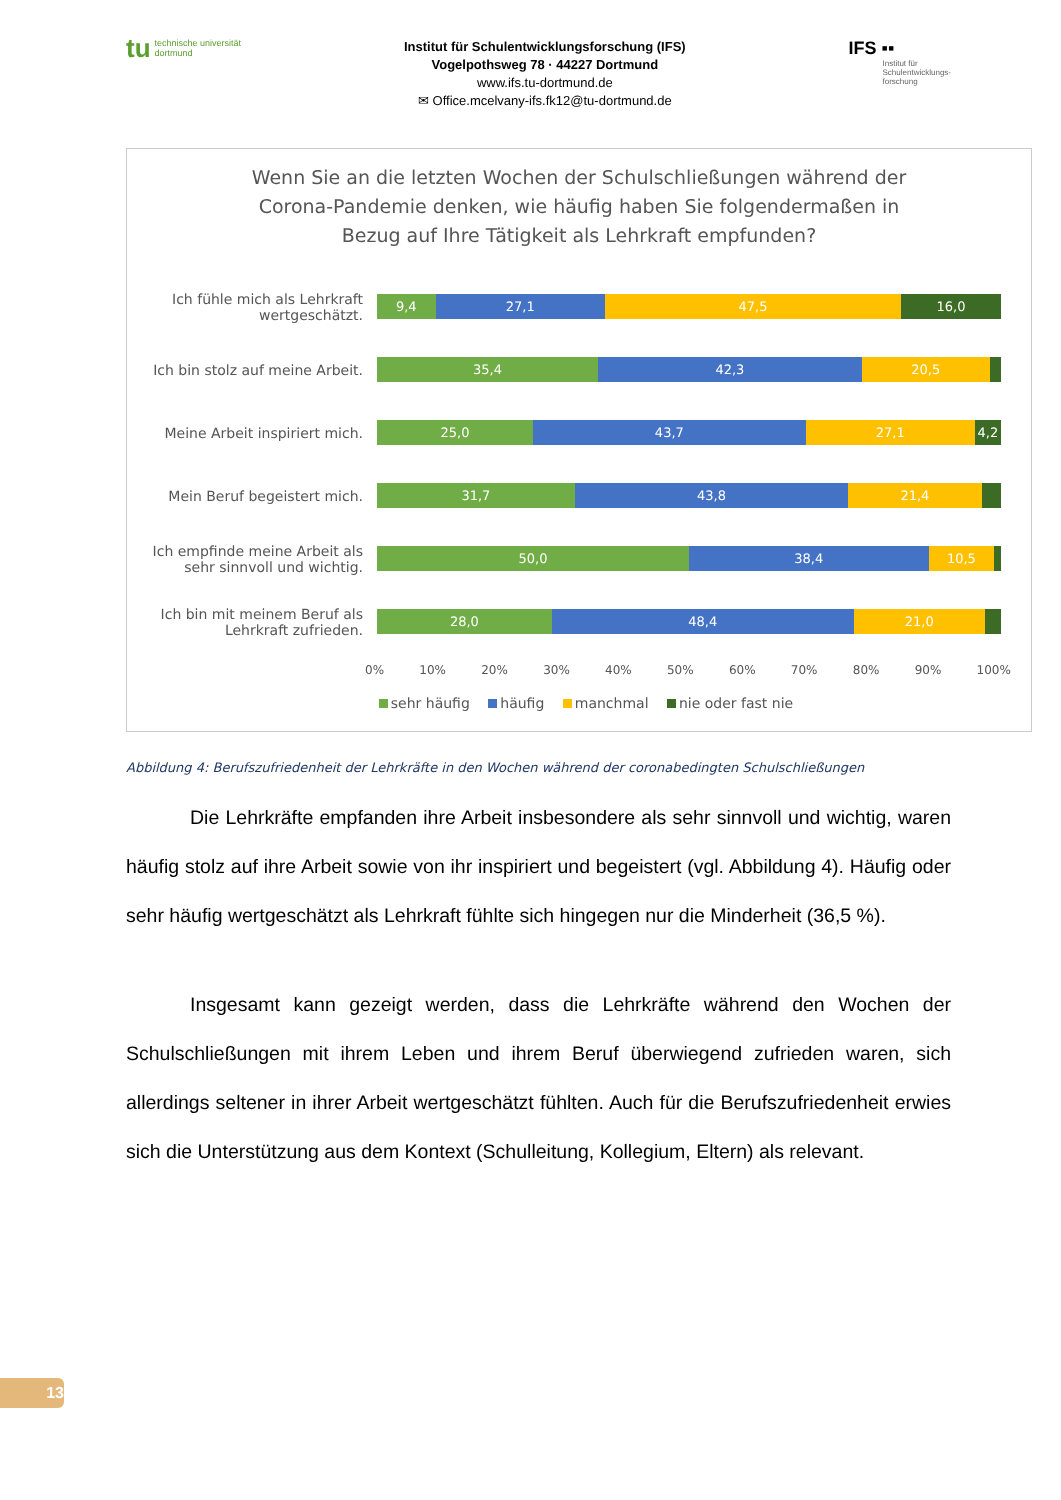tu
technische universität
dortmund
Institut für Schulentwicklungsforschung (IFS)
Vogelpothsweg 78 · 44227 Dortmund
www.ifs.tu-dortmund.de
✉ Office.mcelvany-ifs.fk12@tu-dortmund.de
IFS ▪▪
Institut für
Schulentwicklungs-
forschung
Wenn Sie an die letzten Wochen der Schulschließungen während der
Corona-Pandemie denken, wie häufig haben Sie folgendermaßen in
Bezug auf Ihre Tätigkeit als Lehrkraft empfunden?
Ich fühle mich als Lehrkraft wertgeschätzt.
9,4 27,1 47,5 16,0
Ich bin stolz auf meine Arbeit.
35,4 42,3 20,5
Meine Arbeit inspiriert mich.
25,0 43,7 27,1 4,2
Mein Beruf begeistert mich.
31,7 43,8 21,4
Ich empfinde meine Arbeit als sehr sinnvoll und wichtig.
50,0 38,4 10,5
Ich bin mit meinem Beruf als Lehrkraft zufrieden.
28,0 48,4 21,0
0% 10% 20% 30% 40% 50% 60% 70% 80% 90% 100%
sehr häufig häufig manchmal nie oder fast nie
Abbildung 4: Berufszufriedenheit der Lehrkräfte in den Wochen während der coronabedingten Schulschließungen
Die Lehrkräfte empfanden ihre Arbeit insbesondere als sehr sinnvoll und wichtig, waren häufig stolz auf ihre Arbeit sowie von ihr inspiriert und begeistert (vgl. Abbildung 4). Häufig oder sehr häufig wertgeschätzt als Lehrkraft fühlte sich hingegen nur die Minderheit (36,5 %).
Insgesamt kann gezeigt werden, dass die Lehrkräfte während den Wochen der Schulschließungen mit ihrem Leben und ihrem Beruf überwiegend zufrieden waren, sich allerdings seltener in ihrer Arbeit wertgeschätzt fühlten. Auch für die Berufszufriedenheit erwies sich die Unterstützung aus dem Kontext (Schulleitung, Kollegium, Eltern) als relevant.
13